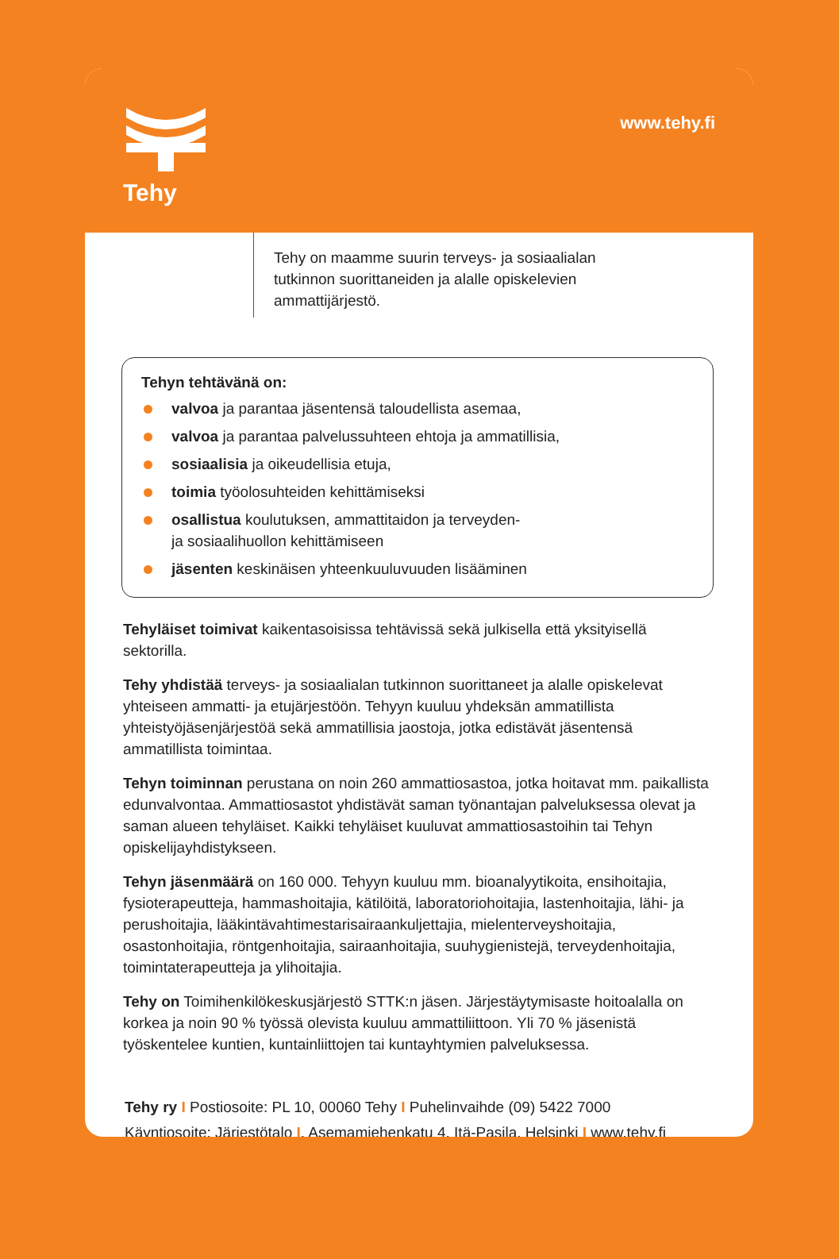Tehy
www.tehy.fi
Tehy on maamme suurin terveys- ja sosiaalialan
tutkinnon suorittaneiden ja alalle opiskelevien
ammattijärjestö.
Tehyn tehtävänä on:
valvoa ja parantaa jäsentensä taloudellista asemaa,
valvoa ja parantaa palvelussuhteen ehtoja ja ammatillisia,
sosiaalisia ja oikeudellisia etuja,
toimia työolosuhteiden kehittämiseksi
osallistua koulutuksen, ammattitaidon ja terveyden-
ja sosiaalihuollon kehittämiseen
jäsenten keskinäisen yhteenkuuluvuuden lisääminen
Tehyläiset toimivat kaikentasoisissa tehtävissä sekä julkisella että yksityisellä sektorilla.
Tehy yhdistää terveys- ja sosiaalialan tutkinnon suorittaneet ja alalle opiskelevat yhteiseen ammatti- ja etujärjestöön. Tehyyn kuuluu yhdeksän ammatillista yhteistyöjäsenjärjestöä sekä ammatillisia jaostoja, jotka edistävät jäsentensä ammatillista toimintaa.
Tehyn toiminnan perustana on noin 260 ammattiosastoa, jotka hoitavat mm. paikallista edunvalvontaa. Ammattiosastot yhdistävät saman työnantajan palveluksessa olevat ja saman alueen tehyläiset. Kaikki tehyläiset kuuluvat ammattiosastoihin tai Tehyn opiskelijayhdistykseen.
Tehyn jäsenmäärä on 160 000. Tehyyn kuuluu mm. bioanalyytikoita, ensihoitajia, fysioterapeutteja, hammashoitajia, kätilöitä, laboratoriohoitajia, lastenhoitajia, lähi- ja perushoitajia, lääkintävahtimestarisairaankuljettajia, mielenterveyshoitajia, osastonhoitajia, röntgenhoitajia, sairaanhoitajia, suuhygienistejä, terveydenhoitajia, toimintaterapeutteja ja ylihoitajia.
Tehy on Toimihenkilökeskusjärjestö STTK:n jäsen. Järjestäytymisaste hoitoalalla on korkea ja noin 90 % työssä olevista kuuluu ammattiliittoon. Yli 70 % jäsenistä työskentelee kuntien, kuntainliittojen tai kuntayhtymien palveluksessa.
Tehy ry I Postiosoite: PL 10, 00060 Tehy I Puhelinvaihde (09) 5422 7000
Käyntiosoite: Järjestötalo I, Asemamiehenkatu 4, Itä-Pasila, Helsinki I www.tehy.fi